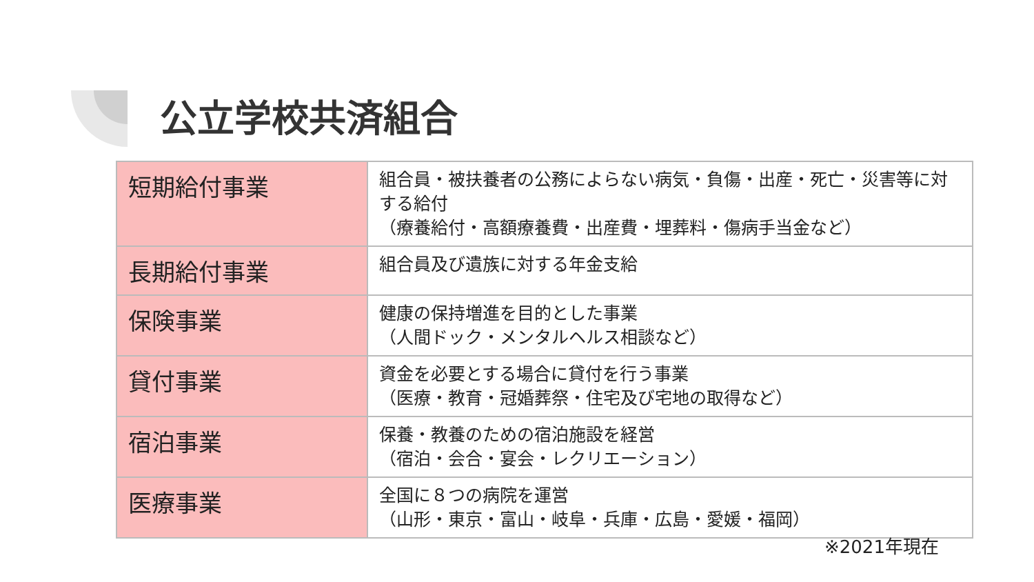公立学校共済組合
| 短期給付事業 | 組合員・被扶養者の公務によらない病気・負傷・出産・死亡・災害等に対する給付 （療養給付・高額療養費・出産費・埋葬料・傷病手当金など） |
| 長期給付事業 | 組合員及び遺族に対する年金支給 |
| 保険事業 | 健康の保持増進を目的とした事業 （人間ドック・メンタルヘルス相談など） |
| 貸付事業 | 資金を必要とする場合に貸付を行う事業 （医療・教育・冠婚葬祭・住宅及び宅地の取得など） |
| 宿泊事業 | 保養・教養のための宿泊施設を経営 （宿泊・会合・宴会・レクリエーション） |
| 医療事業 | 全国に８つの病院を運営 （山形・東京・富山・岐阜・兵庫・広島・愛媛・福岡） |
※2021年現在